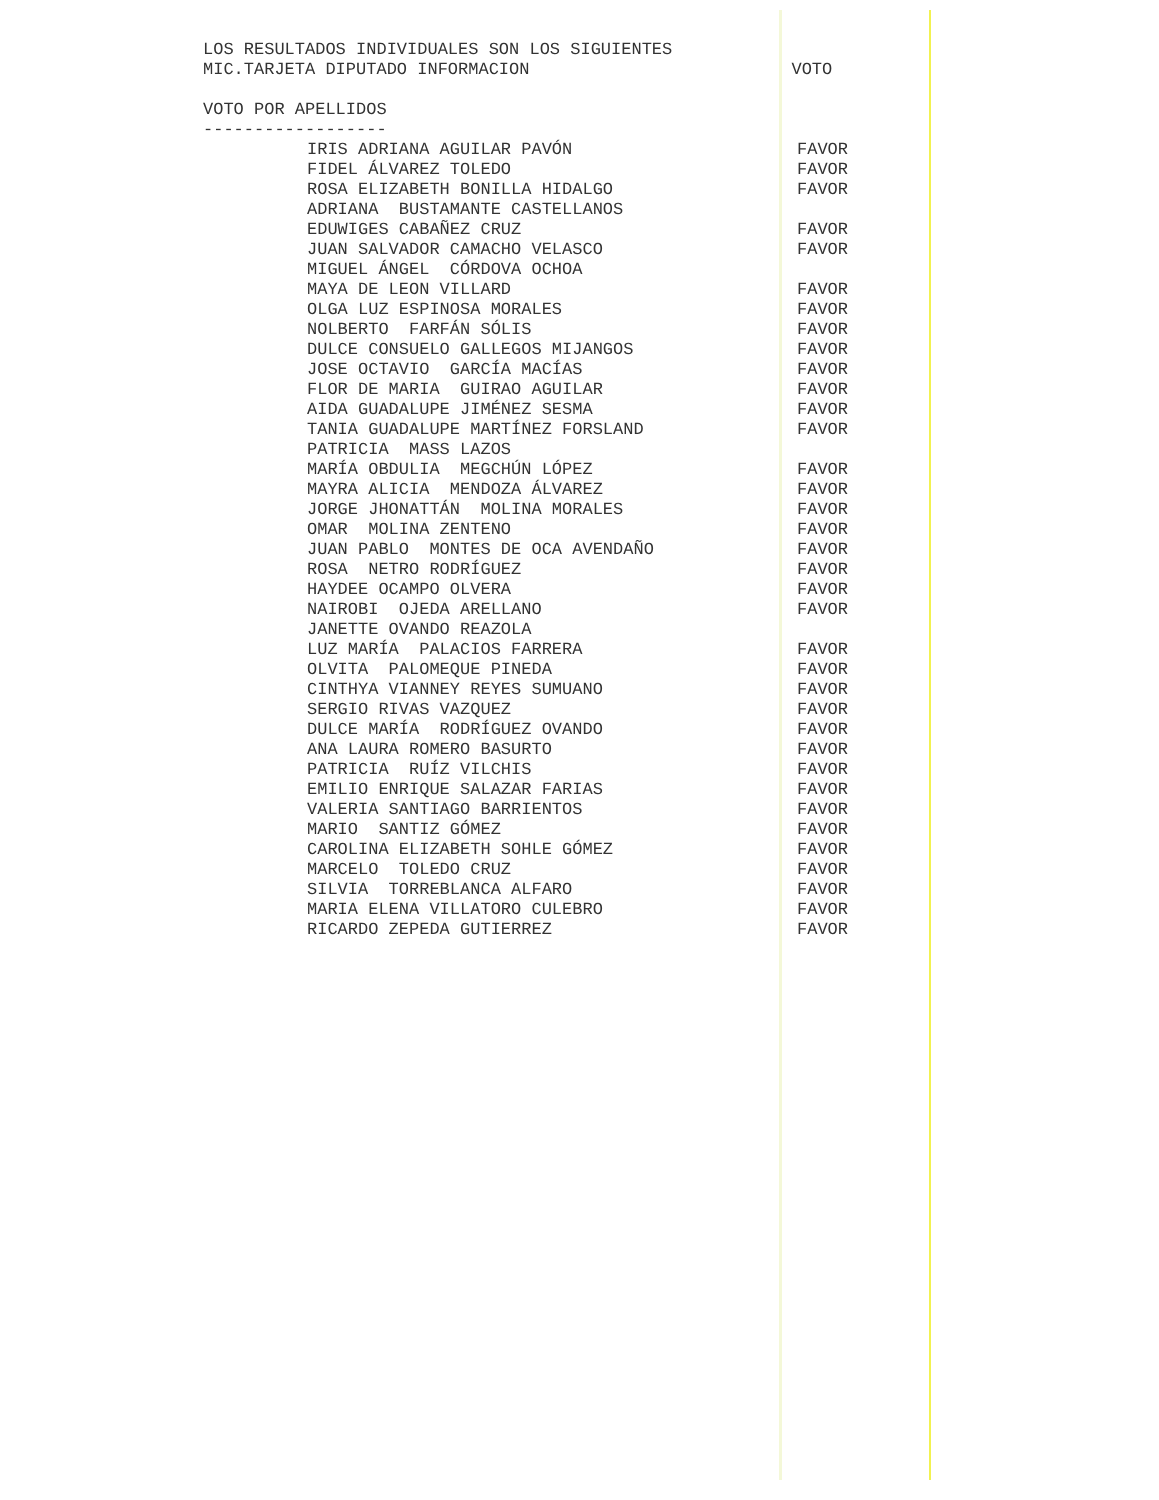LOS RESULTADOS INDIVIDUALES SON LOS SIGUIENTES
MIC.TARJETA DIPUTADO INFORMACION VOTO
VOTO POR APELLIDOS
------------------
| IRIS ADRIANA AGUILAR PAVÓN | FAVOR |
| FIDEL ÁLVAREZ TOLEDO | FAVOR |
| ROSA ELIZABETH BONILLA HIDALGO | FAVOR |
| ADRIANA BUSTAMANTE CASTELLANOS | |
| EDUWIGES CABAÑEZ CRUZ | FAVOR |
| JUAN SALVADOR CAMACHO VELASCO | FAVOR |
| MIGUEL ÁNGEL CÓRDOVA OCHOA | |
| MAYA DE LEON VILLARD | FAVOR |
| OLGA LUZ ESPINOSA MORALES | FAVOR |
| NOLBERTO FARFÁN SÓLIS | FAVOR |
| DULCE CONSUELO GALLEGOS MIJANGOS | FAVOR |
| JOSE OCTAVIO GARCÍA MACÍAS | FAVOR |
| FLOR DE MARIA GUIRAO AGUILAR | FAVOR |
| AIDA GUADALUPE JIMÉNEZ SESMA | FAVOR |
| TANIA GUADALUPE MARTÍNEZ FORSLAND | FAVOR |
| PATRICIA MASS LAZOS | |
| MARÍA OBDULIA MEGCHÚN LÓPEZ | FAVOR |
| MAYRA ALICIA MENDOZA ÁLVAREZ | FAVOR |
| JORGE JHONATTÁN MOLINA MORALES | FAVOR |
| OMAR MOLINA ZENTENO | FAVOR |
| JUAN PABLO MONTES DE OCA AVENDAÑO | FAVOR |
| ROSA NETRO RODRÍGUEZ | FAVOR |
| HAYDEE OCAMPO OLVERA | FAVOR |
| NAIROBI OJEDA ARELLANO | FAVOR |
| JANETTE OVANDO REAZOLA | |
| LUZ MARÍA PALACIOS FARRERA | FAVOR |
| OLVITA PALOMEQUE PINEDA | FAVOR |
| CINTHYA VIANNEY REYES SUMUANO | FAVOR |
| SERGIO RIVAS VAZQUEZ | FAVOR |
| DULCE MARÍA RODRÍGUEZ OVANDO | FAVOR |
| ANA LAURA ROMERO BASURTO | FAVOR |
| PATRICIA RUÍZ VILCHIS | FAVOR |
| EMILIO ENRIQUE SALAZAR FARIAS | FAVOR |
| VALERIA SANTIAGO BARRIENTOS | FAVOR |
| MARIO SANTIZ GÓMEZ | FAVOR |
| CAROLINA ELIZABETH SOHLE GÓMEZ | FAVOR |
| MARCELO TOLEDO CRUZ | FAVOR |
| SILVIA TORREBLANCA ALFARO | FAVOR |
| MARIA ELENA VILLATORO CULEBRO | FAVOR |
| RICARDO ZEPEDA GUTIERREZ | FAVOR |